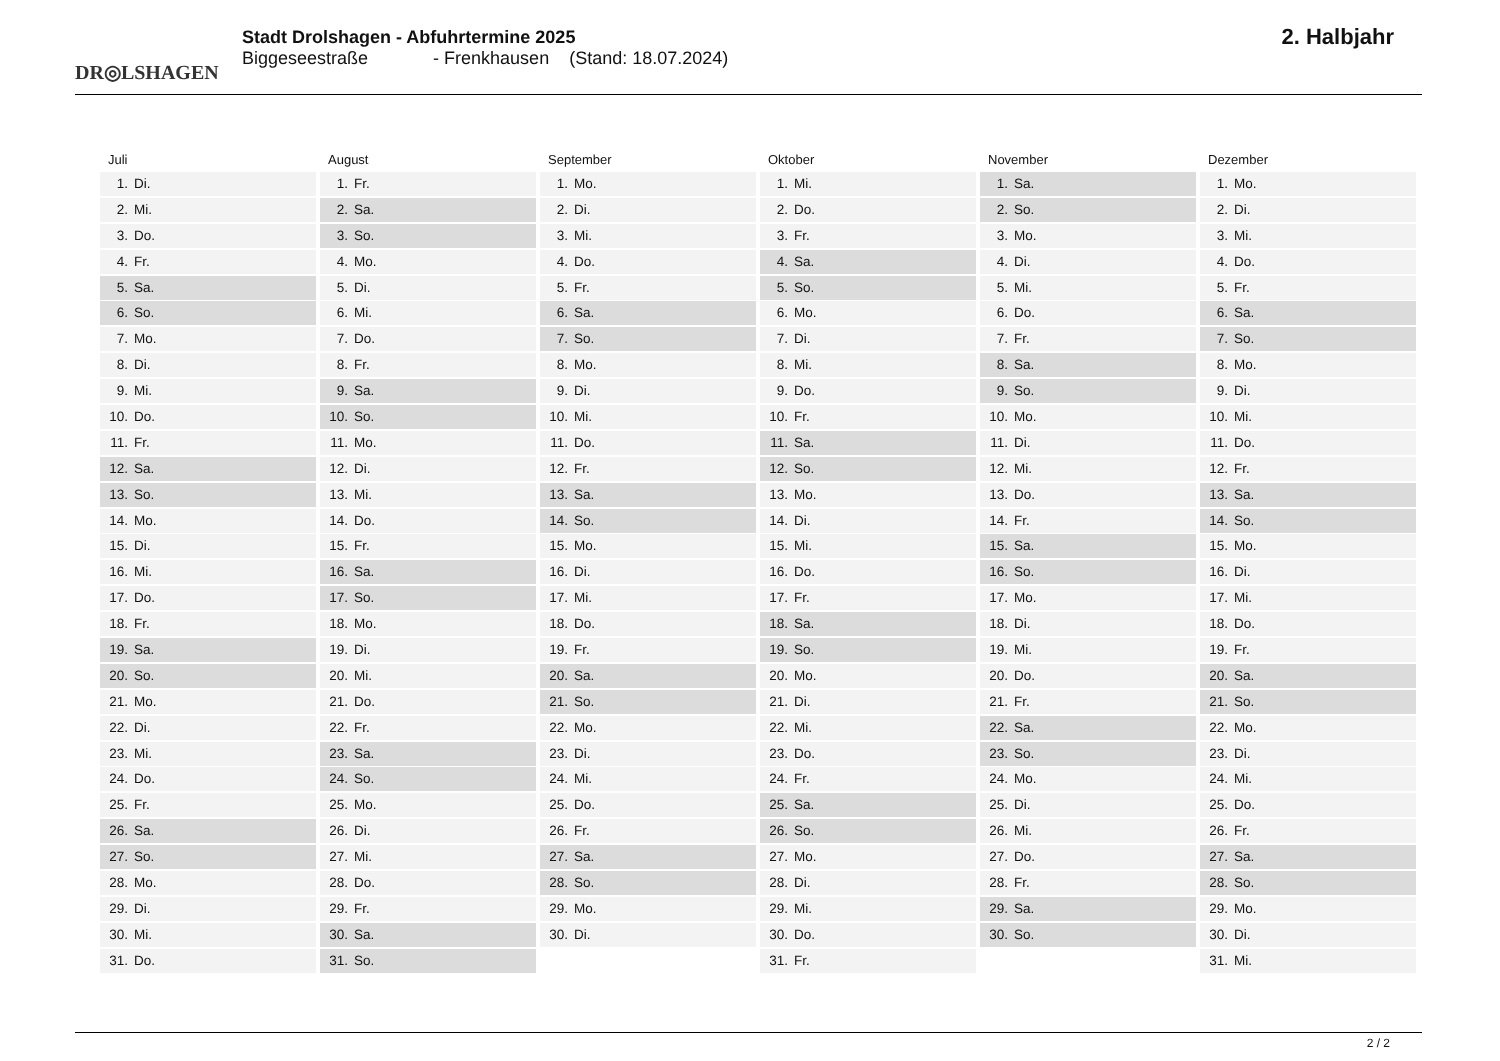DR◎LSHAGEN
Stadt Drolshagen - Abfuhrtermine 2025
Biggeseestraße - Frenkhausen (Stand: 18.07.2024)
2. Halbjahr
Juli
1. Di.
2. Mi.
3. Do.
4. Fr.
5. Sa.
6. So.
7. Mo.
8. Di.
9. Mi.
10. Do.
11. Fr.
12. Sa.
13. So.
14. Mo.
15. Di.
16. Mi.
17. Do.
18. Fr.
19. Sa.
20. So.
21. Mo.
22. Di.
23. Mi.
24. Do.
25. Fr.
26. Sa.
27. So.
28. Mo.
29. Di.
30. Mi.
31. Do.
August
1. Fr.
2. Sa.
3. So.
4. Mo.
5. Di.
6. Mi.
7. Do.
8. Fr.
9. Sa.
10. So.
11. Mo.
12. Di.
13. Mi.
14. Do.
15. Fr.
16. Sa.
17. So.
18. Mo.
19. Di.
20. Mi.
21. Do.
22. Fr.
23. Sa.
24. So.
25. Mo.
26. Di.
27. Mi.
28. Do.
29. Fr.
30. Sa.
31. So.
September
1. Mo.
2. Di.
3. Mi.
4. Do.
5. Fr.
6. Sa.
7. So.
8. Mo.
9. Di.
10. Mi.
11. Do.
12. Fr.
13. Sa.
14. So.
15. Mo.
16. Di.
17. Mi.
18. Do.
19. Fr.
20. Sa.
21. So.
22. Mo.
23. Di.
24. Mi.
25. Do.
26. Fr.
27. Sa.
28. So.
29. Mo.
30. Di.
Oktober
1. Mi.
2. Do.
3. Fr.
4. Sa.
5. So.
6. Mo.
7. Di.
8. Mi.
9. Do.
10. Fr.
11. Sa.
12. So.
13. Mo.
14. Di.
15. Mi.
16. Do.
17. Fr.
18. Sa.
19. So.
20. Mo.
21. Di.
22. Mi.
23. Do.
24. Fr.
25. Sa.
26. So.
27. Mo.
28. Di.
29. Mi.
30. Do.
31. Fr.
November
1. Sa.
2. So.
3. Mo.
4. Di.
5. Mi.
6. Do.
7. Fr.
8. Sa.
9. So.
10. Mo.
11. Di.
12. Mi.
13. Do.
14. Fr.
15. Sa.
16. So.
17. Mo.
18. Di.
19. Mi.
20. Do.
21. Fr.
22. Sa.
23. So.
24. Mo.
25. Di.
26. Mi.
27. Do.
28. Fr.
29. Sa.
30. So.
Dezember
1. Mo.
2. Di.
3. Mi.
4. Do.
5. Fr.
6. Sa.
7. So.
8. Mo.
9. Di.
10. Mi.
11. Do.
12. Fr.
13. Sa.
14. So.
15. Mo.
16. Di.
17. Mi.
18. Do.
19. Fr.
20. Sa.
21. So.
22. Mo.
23. Di.
24. Mi.
25. Do.
26. Fr.
27. Sa.
28. So.
29. Mo.
30. Di.
31. Mi.
2 / 2